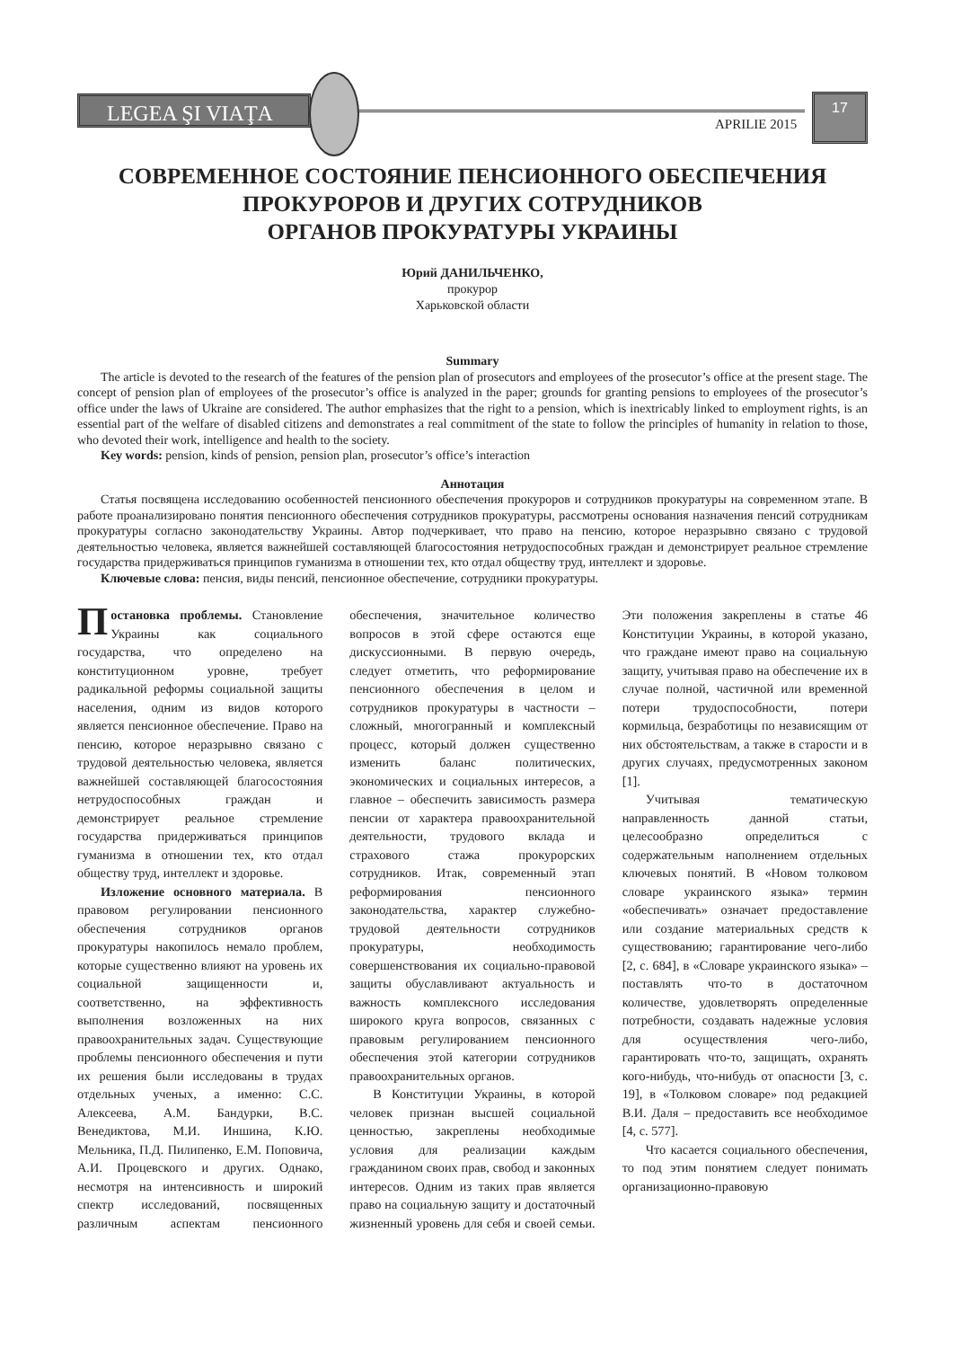LEGEA ŞI VIAŢA
APRILIE 2015
17
СОВРЕМЕННОЕ СОСТОЯНИЕ ПЕНСИОННОГО ОБЕСПЕЧЕНИЯ
ПРОКУРОРОВ И ДРУГИХ СОТРУДНИКОВ
ОРГАНОВ ПРОКУРАТУРЫ УКРАИНЫ
Юрий ДАНИЛЬЧЕНКО,
прокурор
Харьковской области
Summary
The article is devoted to the research of the features of the pension plan of prosecutors and employees of the prosecutor’s office at the present stage. The concept of pension plan of employees of the prosecutor’s office is analyzed in the paper; grounds for granting pensions to employees of the prosecutor’s office under the laws of Ukraine are considered. The author emphasizes that the right to a pension, which is inextricably linked to employment rights, is an essential part of the welfare of disabled citizens and demonstrates a real commitment of the state to follow the principles of humanity in relation to those, who devoted their work, intelligence and health to the society.
Key words: pension, kinds of pension, pension plan, prosecutor’s office’s interaction
Аннотация
Статья посвящена исследованию особенностей пенсионного обеспечения прокуроров и сотрудников прокуратуры на современном этапе. В работе проанализировано понятия пенсионного обеспечения сотрудников прокуратуры, рассмотрены основания назначения пенсий сотрудникам прокуратуры согласно законодательству Украины. Автор подчеркивает, что право на пенсию, которое неразрывно связано с трудовой деятельностью человека, является важнейшей составляющей благосостояния нетрудоспособных граждан и демонстрирует реальное стремление государства придерживаться принципов гуманизма в отношении тех, кто отдал обществу труд, интеллект и здоровье.
Ключевые слова: пенсия, виды пенсий, пенсионное обеспечение, сотрудники прокуратуры.
Постановка проблемы. Становление Украины как социального государства, что определено на конституционном уровне, требует радикальной реформы социальной защиты населения, одним из видов которого является пенсионное обеспечение. Право на пенсию, которое неразрывно связано с трудовой деятельностью человека, является важнейшей составляющей благосостояния нетрудоспособных граждан и демонстрирует реальное стремление государства придерживаться принципов гуманизма в отношении тех, кто отдал обществу труд, интеллект и здоровье.
Изложение основного материала. В правовом регулировании пенсионного обеспечения сотрудников органов прокуратуры накопилось немало проблем, которые существенно влияют на уровень их социальной защищенности и, соответственно, на эффективность выполнения возложенных на них правоохранительных задач. Существующие проблемы пенсионного обеспечения и пути их решения были исследованы в трудах отдельных ученых, а именно: С.С. Алексеева, А.М. Бандурки, В.С. Венедиктова, М.И. Иншина, К.Ю. Мельника, П.Д. Пилипенко, Е.М. Поповича, А.И. Процевского и других. Однако, несмотря на интенсивность и широкий спектр исследований, посвященных различным аспектам пенсионного обеспечения, значительное количество вопросов в этой сфере остаются еще дискуссионными. В первую очередь, следует отметить, что реформирование пенсионного обеспечения в целом и сотрудников прокуратуры в частности – сложный, многогранный и комплексный процесс, который должен существенно изменить баланс политических, экономических и социальных интересов, а главное – обеспечить зависимость размера пенсии от характера правоохранительной деятельности, трудового вклада и страхового стажа прокурорских сотрудников. Итак, современный этап реформирования пенсионного законодательства, характер служебно-трудовой деятельности сотрудников прокуратуры, необходимость совершенствования их социально-правовой защиты обуславливают актуальность и важность комплексного исследования широкого круга вопросов, связанных с правовым регулированием пенсионного обеспечения этой категории сотрудников правоохранительных органов.
В Конституции Украины, в которой человек признан высшей социальной ценностью, закреплены необходимые условия для реализации каждым гражданином своих прав, свобод и законных интересов. Одним из таких прав является право на социальную защиту и достаточный жизненный уровень для себя и своей семьи. Эти положения закреплены в статье 46 Конституции Украины, в которой указано, что граждане имеют право на социальную защиту, учитывая право на обеспечение их в случае полной, частичной или временной потери трудоспособности, потери кормильца, безработицы по независящим от них обстоятельствам, а также в старости и в других случаях, предусмотренных законом [1].
Учитывая тематическую направленность данной статьи, целесообразно определиться с содержательным наполнением отдельных ключевых понятий. В «Новом толковом словаре украинского языка» термин «обеспечивать» означает предоставление или создание материальных средств к существованию; гарантирование чего-либо [2, с. 684], в «Словаре украинского языка» – поставлять что-то в достаточном количестве, удовлетворять определенные потребности, создавать надежные условия для осуществления чего-либо, гарантировать что-то, защищать, охранять кого-нибудь, что-нибудь от опасности [3, с. 19], в «Толковом словаре» под редакцией В.И. Даля – предоставить все необходимое [4, с. 577].
Что касается социального обеспечения, то под этим понятием следует понимать организационно-правовую